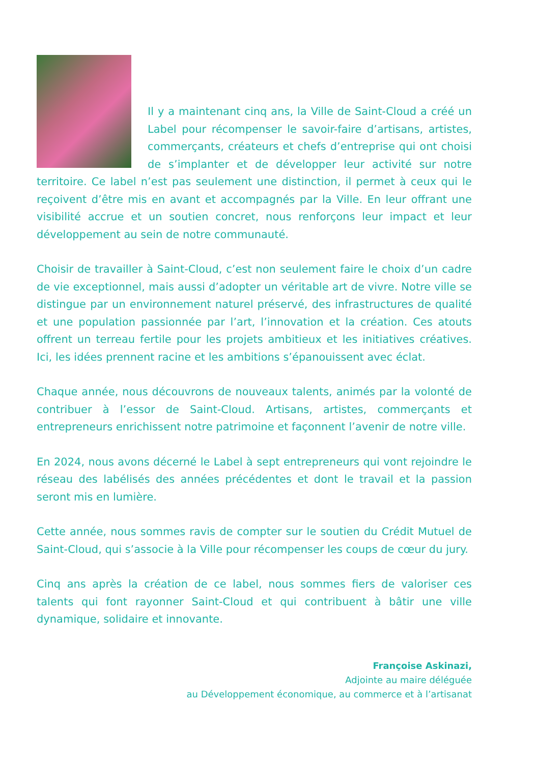Il y a maintenant cinq ans, la Ville de Saint-Cloud a créé un Label pour récompenser le savoir-faire d’artisans, artistes, commerçants, créateurs et chefs d’entreprise qui ont choisi de s’implanter et de développer leur activité sur notre territoire. Ce label n’est pas seulement une distinction, il permet à ceux qui le reçoivent d’être mis en avant et accompagnés par la Ville. En leur offrant une visibilité accrue et un soutien concret, nous renforçons leur impact et leur développement au sein de notre communauté.
Choisir de travailler à Saint-Cloud, c’est non seulement faire le choix d’un cadre de vie exceptionnel, mais aussi d’adopter un véritable art de vivre. Notre ville se distingue par un environnement naturel préservé, des infrastructures de qualité et une population passionnée par l’art, l’innovation et la création. Ces atouts offrent un terreau fertile pour les projets ambitieux et les initiatives créatives. Ici, les idées prennent racine et les ambitions s’épanouissent avec éclat.
Chaque année, nous découvrons de nouveaux talents, animés par la volonté de contribuer à l’essor de Saint-Cloud. Artisans, artistes, commerçants et entrepreneurs enrichissent notre patrimoine et façonnent l’avenir de notre ville.
En 2024, nous avons décerné le Label à sept entrepreneurs qui vont rejoindre le réseau des labélisés des années précédentes et dont le travail et la passion seront mis en lumière.
Cette année, nous sommes ravis de compter sur le soutien du Crédit Mutuel de Saint-Cloud, qui s’associe à la Ville pour récompenser les coups de cœur du jury.
Cinq ans après la création de ce label, nous sommes fiers de valoriser ces talents qui font rayonner Saint-Cloud et qui contribuent à bâtir une ville dynamique, solidaire et innovante.
Françoise Askinazi,
Adjointe au maire déléguée
au Développement économique, au commerce et à l’artisanat